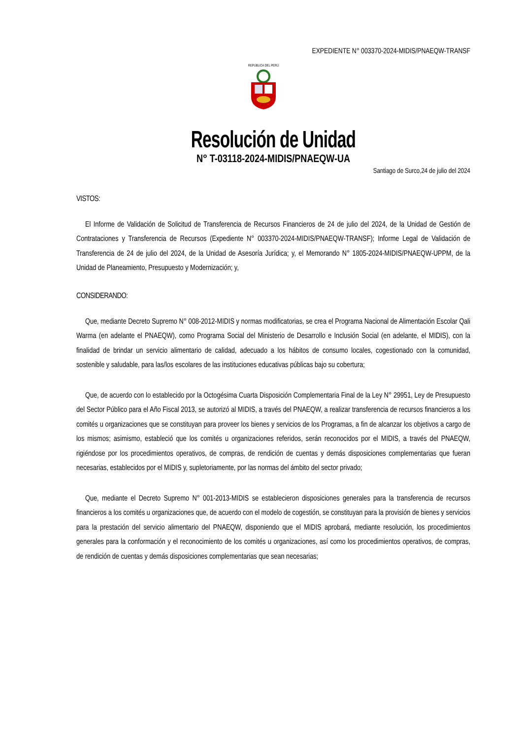EXPEDIENTE N° 003370-2024-MIDIS/PNAEQW-TRANSF
REPÚBLICA DEL PERÚ
Resolución de Unidad
N° T-03118-2024-MIDIS/PNAEQW-UA
Santiago de Surco,24 de julio del 2024
VISTOS:
El Informe de Validación de Solicitud de Transferencia de Recursos Financieros de 24 de julio del 2024, de la Unidad de Gestión de Contrataciones y Transferencia de Recursos (Expediente N° 003370-2024-MIDIS/PNAEQW-TRANSF); Informe Legal de Validación de Transferencia de 24 de julio del 2024, de la Unidad de Asesoría Jurídica; y, el Memorando N° 1805-2024-MIDIS/PNAEQW-UPPM, de la Unidad de Planeamiento, Presupuesto y Modernización; y,
CONSIDERANDO:
Que, mediante Decreto Supremo N° 008-2012-MIDIS y normas modificatorias, se crea el Programa Nacional de Alimentación Escolar Qali Warma (en adelante el PNAEQW), como Programa Social del Ministerio de Desarrollo e Inclusión Social (en adelante, el MIDIS), con la finalidad de brindar un servicio alimentario de calidad, adecuado a los hábitos de consumo locales, cogestionado con la comunidad, sostenible y saludable, para las/los escolares de las instituciones educativas públicas bajo su cobertura;
Que, de acuerdo con lo establecido por la Octogésima Cuarta Disposición Complementaria Final de la Ley N° 29951, Ley de Presupuesto del Sector Público para el Año Fiscal 2013, se autorizó al MIDIS, a través del PNAEQW, a realizar transferencia de recursos financieros a los comités u organizaciones que se constituyan para proveer los bienes y servicios de los Programas, a fin de alcanzar los objetivos a cargo de los mismos; asimismo, estableció que los comités u organizaciones referidos, serán reconocidos por el MIDIS, a través del PNAEQW, rigiéndose por los procedimientos operativos, de compras, de rendición de cuentas y demás disposiciones complementarias que fueran necesarias, establecidos por el MIDIS y, supletoriamente, por las normas del ámbito del sector privado;
Que, mediante el Decreto Supremo N° 001-2013-MIDIS se establecieron disposiciones generales para la transferencia de recursos financieros a los comités u organizaciones que, de acuerdo con el modelo de cogestión, se constituyan para la provisión de bienes y servicios para la prestación del servicio alimentario del PNAEQW, disponiendo que el MIDIS aprobará, mediante resolución, los procedimientos generales para la conformación y el reconocimiento de los comités u organizaciones, así como los procedimientos operativos, de compras, de rendición de cuentas y demás disposiciones complementarias que sean necesarias;